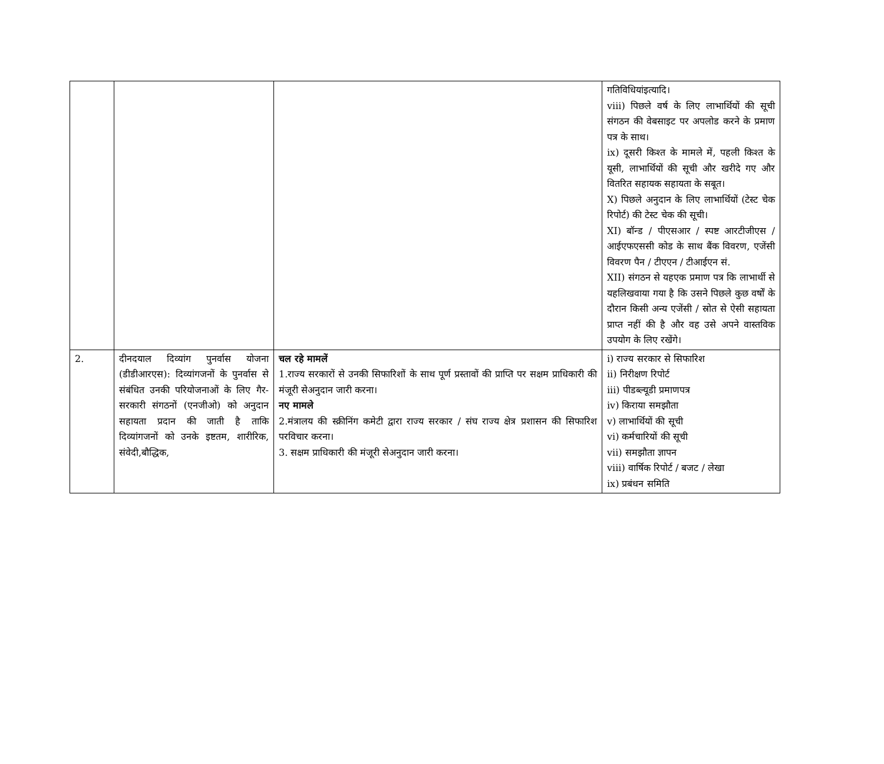| | | | गतिविधियांइत्यादि। viii) पिछले वर्ष के लिए लाभार्थियों की सूची संगठन की वेबसाइट पर अपलोड करने के प्रमाण पत्र के साथ। ix) दूसरी किश्त के मामले में, पहली किश्त के यूसी, लाभार्थियों की सूची और खरीदे गए और वितरित सहायक सहायता के सबूत। X) पिछले अनुदान के लिए लाभार्थियों (टेस्ट चेक रिपोर्ट) की टेस्ट चेक की सूची। XI) बॉन्ड / पीएसआर / स्पष्ट आरटीजीएस / आईएफएससी कोड के साथ बैंक विवरण, एजेंसी विवरण पैन / टीएएन / टीआईएन सं. XII) संगठन से यहएक प्रमाण पत्र कि लाभार्थी से यहलिखवाया गया है कि उसने पिछले कुछ वर्षों के दौरान किसी अन्य एजेंसी / स्रोत से ऐसी सहायता प्राप्त नहीं की है और वह उसे अपने वास्तविक उपयोग के लिए रखेंगे। |
| 2. | दीनदयाल दिव्यांग पुनर्वास योजना (डीडीआरएस): दिव्यांगजनों के पुनर्वास से संबंधित उनकी परियोजनाओं के लिए गैर-सरकारी संगठनों (एनजीओ) को अनुदान सहायता प्रदान की जाती है ताकि दिव्यांगजनों को उनके इष्टतम, शारीरिक, संवेदी,बौद्धिक, | चल रहे मामलें 1.राज्य सरकारों से उनकी सिफारिशों के साथ पूर्ण प्रस्तावों की प्राप्ति पर सक्षम प्राधिकारी की मंजूरी सेअनुदान जारी करना। नए मामले 2.मंत्रालय की स्क्रीनिंग कमेटी द्वारा राज्य सरकार / संघ राज्य क्षेत्र प्रशासन की सिफारिश परविचार करना। 3. सक्षम प्राधिकारी की मंजूरी सेअनुदान जारी करना। | i) राज्य सरकार से सिफारिश ii) निरीक्षण रिपोर्ट iii) पीडब्ल्यूडी प्रमाणपत्र iv) किराया समझौता v) लाभार्थियों की सूची vi) कर्मचारियों की सूची vii) समझौता ज्ञापन viii) वार्षिक रिपोर्ट / बजट / लेखा ix) प्रबंधन समिति |